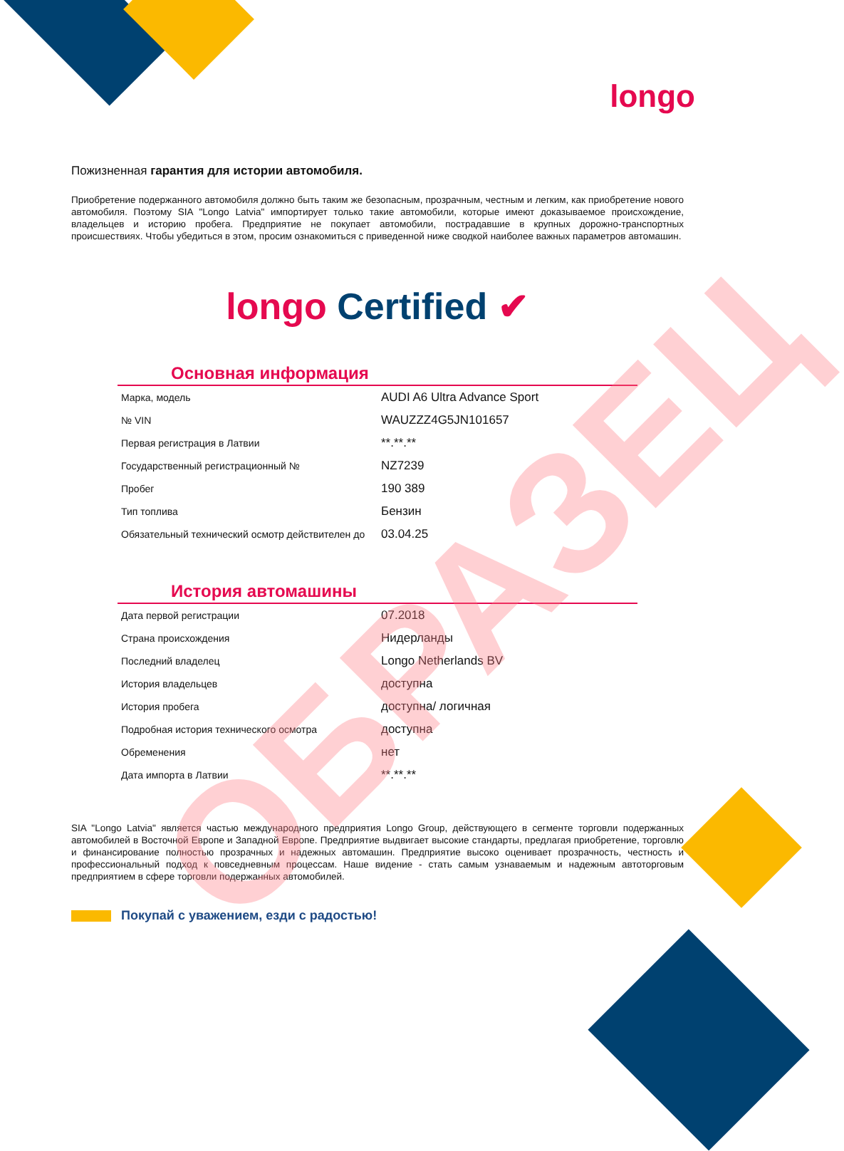longo
Пожизненная гарантия для истории автомобиля.
Приобретение подержанного автомобиля должно быть таким же безопасным, прозрачным, честным и легким, как приобретение нового автомобиля. Поэтому SIA "Longo Latvia" импортирует только такие автомобили, которые имеют доказываемое происхождение, владельцев и историю пробега. Предприятие не покупает автомобили, пострадавшие в крупных дорожно-транспортных происшествиях. Чтобы убедиться в этом, просим ознакомиться с приведенной ниже сводкой наиболее важных параметров автомашин.
longo Certified ✔
Основная информация
| Марка, модель | AUDI A6 Ultra Advance Sport |
| № VIN | WAUZZZ4G5JN101657 |
| Первая регистрация в Латвии | **.**.** |
| Государственный регистрационный № | NZ7239 |
| Пробег | 190 389 |
| Тип топлива | Бензин |
| Обязательный технический осмотр действителен до | 03.04.25 |
История автомашины
| Дата первой регистрации | 07.2018 |
| Страна происхождения | Нидерланды |
| Последний владелец | Longo Netherlands BV |
| История владельцев | доступна |
| История пробега | доступна/ логичная |
| Подробная история технического осмотра | доступна |
| Обременения | нет |
| Дата импорта в Латвии | **.**.** |
SIA "Longo Latvia" является частью международного предприятия Longo Group, действующего в сегменте торговли подержанных автомобилей в Восточной Европе и Западной Европе. Предприятие выдвигает высокие стандарты, предлагая приобретение, торговлю и финансирование полностью прозрачных и надежных автомашин. Предприятие высоко оценивает прозрачность, честность и профессиональный подход к повседневным процессам. Наше видение - стать самым узнаваемым и надежным автоторговым предприятием в сфере торговли подержанных автомобилей.
Покупай с уважением, езди с радостью!
ОБРАЗЕЦ